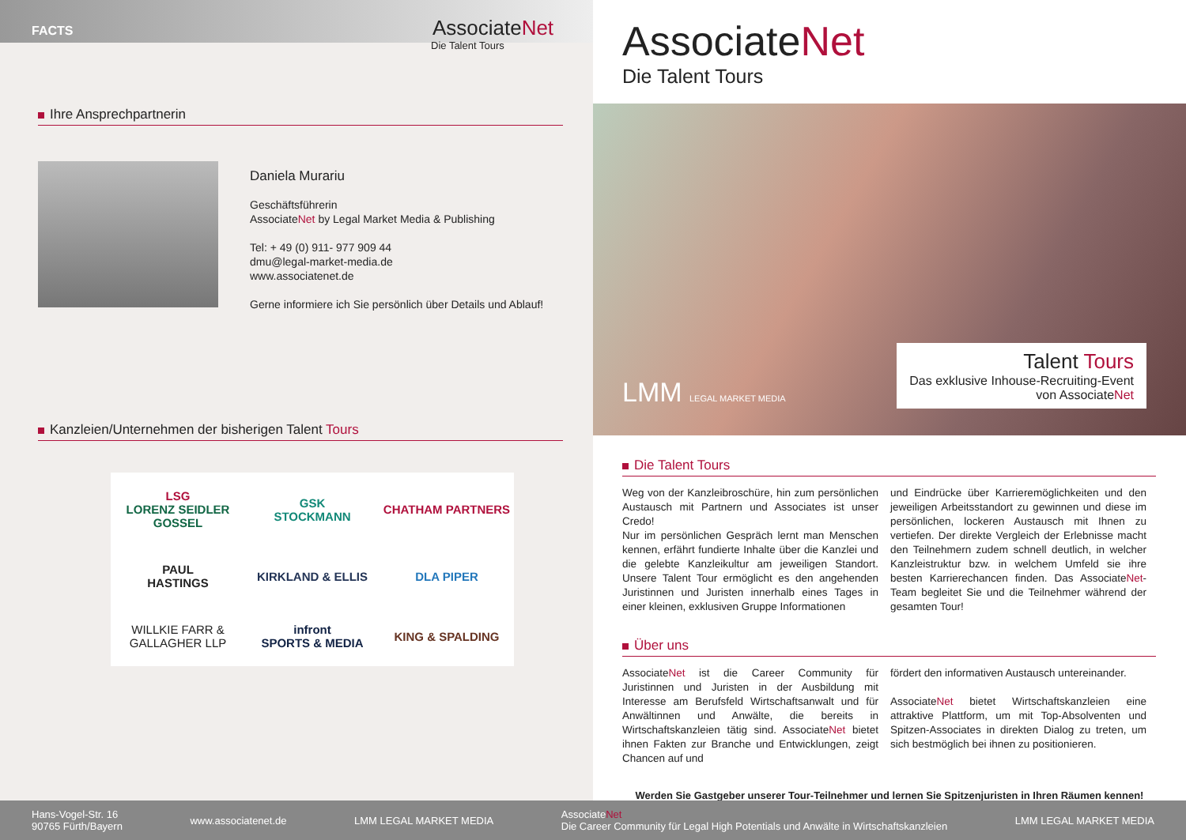FACTS AssociateNet
Die Talent Tours
Ihre Ansprechpartnerin
Daniela Murariu
Geschäftsführerin
AssociateNet by Legal Market Media & Publishing
Tel: + 49 (0) 911- 977 909 44
dmu@legal-market-media.de
www.associatenet.de
Gerne informiere ich Sie persönlich über Details und Ablauf!
Kanzleien/Unternehmen der bisherigen Talent Tours
LSG
LORENZ SEIDLER GOSSEL
GSK
STOCKMANN
CHATHAM PARTNERS
PAUL
HASTINGS
KIRKLAND & ELLIS
DLA PIPER
WILLKIE FARR & GALLAGHER LLP
infront
SPORTS & MEDIA
KING & SPALDING
AssociateNet
Die Talent Tours
LMM LEGAL MARKET MEDIA
Talent Tours
Das exklusive Inhouse-Recruiting-Event
von AssociateNet
Die Talent Tours
Weg von der Kanzleibroschüre, hin zum persönlichen Austausch mit Partnern und Associates ist unser Credo!
Nur im persönlichen Gespräch lernt man Menschen kennen, erfährt fundierte Inhalte über die Kanzlei und die gelebte Kanzleikultur am jeweiligen Standort. Unsere Talent Tour ermöglicht es den angehenden Juristinnen und Juristen innerhalb eines Tages in einer kleinen, exklusiven Gruppe Informationen
und Eindrücke über Karrieremöglichkeiten und den jeweiligen Arbeitsstandort zu gewinnen und diese im persönlichen, lockeren Austausch mit Ihnen zu vertiefen. Der direkte Vergleich der Erlebnisse macht den Teilnehmern zudem schnell deutlich, in welcher Kanzleistruktur bzw. in welchem Umfeld sie ihre besten Karrierechancen finden. Das AssociateNet-Team begleitet Sie und die Teilnehmer während der gesamten Tour!
Über uns
AssociateNet ist die Career Community für Juristinnen und Juristen in der Ausbildung mit Interesse am Berufsfeld Wirtschaftsanwalt und für Anwältinnen und Anwälte, die bereits in Wirtschaftskanzleien tätig sind. AssociateNet bietet ihnen Fakten zur Branche und Entwicklungen, zeigt Chancen auf und
fördert den informativen Austausch untereinander.
AssociateNet bietet Wirtschaftskanzleien eine attraktive Plattform, um mit Top-Absolventen und Spitzen-Associates in direkten Dialog zu treten, um sich bestmöglich bei ihnen zu positionieren.
Werden Sie Gastgeber unserer Tour-Teilnehmer und lernen Sie Spitzenjuristen in Ihren Räumen kennen!
Hans-Vogel-Str. 16
90765 Fürth/Bayern
www.associatenet.de LMM LEGAL MARKET MEDIA
AssociateNet
Die Career Community für Legal High Potentials und Anwälte in Wirtschaftskanzleien
LMM LEGAL MARKET MEDIA